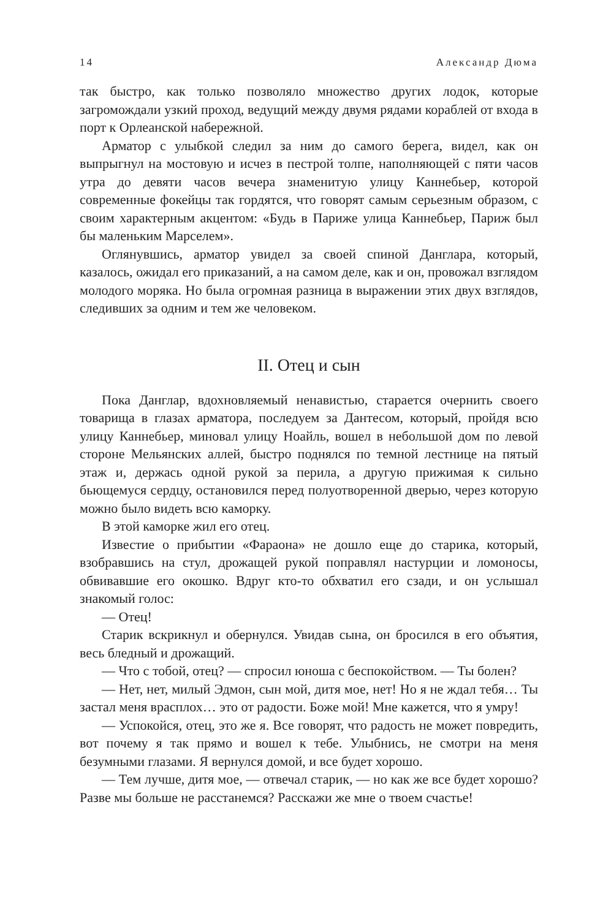14 Александр Дюма
так быстро, как только позволяло множество других лодок, которые загромождали узкий проход, ведущий между двумя рядами кораблей от входа в порт к Орлеанской набережной.
Арматор с улыбкой следил за ним до самого берега, видел, как он выпрыгнул на мостовую и исчез в пестрой толпе, наполняющей с пяти часов утра до девяти часов вечера знаменитую улицу Каннебьер, которой современные фокейцы так гордятся, что говорят самым серьезным образом, с своим характерным акцентом: «Будь в Париже улица Каннебьер, Париж был бы маленьким Марселем».
Оглянувшись, арматор увидел за своей спиной Данглара, который, казалось, ожидал его приказаний, а на самом деле, как и он, провожал взглядом молодого моряка. Но была огромная разница в выражении этих двух взглядов, следивших за одним и тем же человеком.
II. Отец и сын
Пока Данглар, вдохновляемый ненавистью, старается очернить своего товарища в глазах арматора, последуем за Дантесом, который, пройдя всю улицу Каннебьер, миновал улицу Ноайль, вошел в небольшой дом по левой стороне Мельянских аллей, быстро поднялся по темной лестнице на пятый этаж и, держась одной рукой за перила, а другую прижимая к сильно бьющемуся сердцу, остановился перед полуотворенной дверью, через которую можно было видеть всю каморку.
В этой каморке жил его отец.
Известие о прибытии «Фараона» не дошло еще до старика, который, взобравшись на стул, дрожащей рукой поправлял настурции и ломоносы, обвивавшие его окошко. Вдруг кто-то обхватил его сзади, и он услышал знакомый голос:
— Отец!
Старик вскрикнул и обернулся. Увидав сына, он бросился в его объятия, весь бледный и дрожащий.
— Что с тобой, отец? — спросил юноша с беспокойством. — Ты болен?
— Нет, нет, милый Эдмон, сын мой, дитя мое, нет! Но я не ждал тебя… Ты застал меня врасплох… это от радости. Боже мой! Мне кажется, что я умру!
— Успокойся, отец, это же я. Все говорят, что радость не может повредить, вот почему я так прямо и вошел к тебе. Улыбнись, не смотри на меня безумными глазами. Я вернулся домой, и все будет хорошо.
— Тем лучше, дитя мое, — отвечал старик, — но как же все будет хорошо? Разве мы больше не расстанемся? Расскажи же мне о твоем счастье!